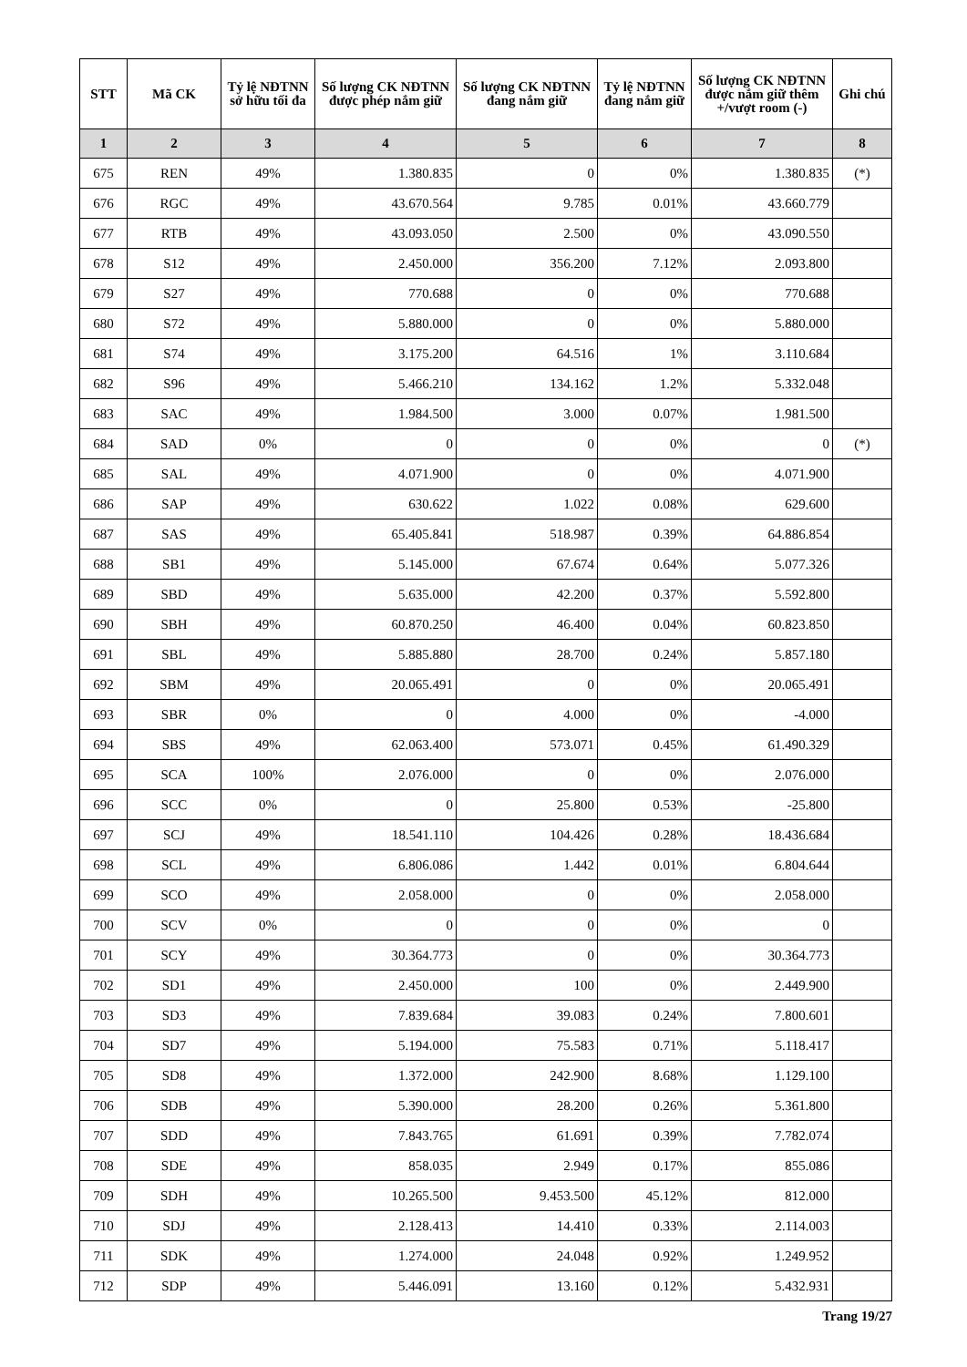| STT | Mã CK | Tỷ lệ NĐTNN sở hữu tối đa | Số lượng CK NĐTNN được phép nắm giữ | Số lượng CK NĐTNN đang nắm giữ | Tỷ lệ NĐTNN đang nắm giữ | Số lượng CK NĐTNN được nắm giữ thêm +/vượt room (-) | Ghi chú |
| --- | --- | --- | --- | --- | --- | --- | --- |
| 1 | 2 | 3 | 4 | 5 | 6 | 7 | 8 |
| 675 | REN | 49% | 1.380.835 | 0 | 0% | 1.380.835 | (*) |
| 676 | RGC | 49% | 43.670.564 | 9.785 | 0.01% | 43.660.779 | |
| 677 | RTB | 49% | 43.093.050 | 2.500 | 0% | 43.090.550 | |
| 678 | S12 | 49% | 2.450.000 | 356.200 | 7.12% | 2.093.800 | |
| 679 | S27 | 49% | 770.688 | 0 | 0% | 770.688 | |
| 680 | S72 | 49% | 5.880.000 | 0 | 0% | 5.880.000 | |
| 681 | S74 | 49% | 3.175.200 | 64.516 | 1% | 3.110.684 | |
| 682 | S96 | 49% | 5.466.210 | 134.162 | 1.2% | 5.332.048 | |
| 683 | SAC | 49% | 1.984.500 | 3.000 | 0.07% | 1.981.500 | |
| 684 | SAD | 0% | 0 | 0 | 0% | 0 | (*) |
| 685 | SAL | 49% | 4.071.900 | 0 | 0% | 4.071.900 | |
| 686 | SAP | 49% | 630.622 | 1.022 | 0.08% | 629.600 | |
| 687 | SAS | 49% | 65.405.841 | 518.987 | 0.39% | 64.886.854 | |
| 688 | SB1 | 49% | 5.145.000 | 67.674 | 0.64% | 5.077.326 | |
| 689 | SBD | 49% | 5.635.000 | 42.200 | 0.37% | 5.592.800 | |
| 690 | SBH | 49% | 60.870.250 | 46.400 | 0.04% | 60.823.850 | |
| 691 | SBL | 49% | 5.885.880 | 28.700 | 0.24% | 5.857.180 | |
| 692 | SBM | 49% | 20.065.491 | 0 | 0% | 20.065.491 | |
| 693 | SBR | 0% | 0 | 4.000 | 0% | -4.000 | |
| 694 | SBS | 49% | 62.063.400 | 573.071 | 0.45% | 61.490.329 | |
| 695 | SCA | 100% | 2.076.000 | 0 | 0% | 2.076.000 | |
| 696 | SCC | 0% | 0 | 25.800 | 0.53% | -25.800 | |
| 697 | SCJ | 49% | 18.541.110 | 104.426 | 0.28% | 18.436.684 | |
| 698 | SCL | 49% | 6.806.086 | 1.442 | 0.01% | 6.804.644 | |
| 699 | SCO | 49% | 2.058.000 | 0 | 0% | 2.058.000 | |
| 700 | SCV | 0% | 0 | 0 | 0% | 0 | |
| 701 | SCY | 49% | 30.364.773 | 0 | 0% | 30.364.773 | |
| 702 | SD1 | 49% | 2.450.000 | 100 | 0% | 2.449.900 | |
| 703 | SD3 | 49% | 7.839.684 | 39.083 | 0.24% | 7.800.601 | |
| 704 | SD7 | 49% | 5.194.000 | 75.583 | 0.71% | 5.118.417 | |
| 705 | SD8 | 49% | 1.372.000 | 242.900 | 8.68% | 1.129.100 | |
| 706 | SDB | 49% | 5.390.000 | 28.200 | 0.26% | 5.361.800 | |
| 707 | SDD | 49% | 7.843.765 | 61.691 | 0.39% | 7.782.074 | |
| 708 | SDE | 49% | 858.035 | 2.949 | 0.17% | 855.086 | |
| 709 | SDH | 49% | 10.265.500 | 9.453.500 | 45.12% | 812.000 | |
| 710 | SDJ | 49% | 2.128.413 | 14.410 | 0.33% | 2.114.003 | |
| 711 | SDK | 49% | 1.274.000 | 24.048 | 0.92% | 1.249.952 | |
| 712 | SDP | 49% | 5.446.091 | 13.160 | 0.12% | 5.432.931 | |
Trang 19/27